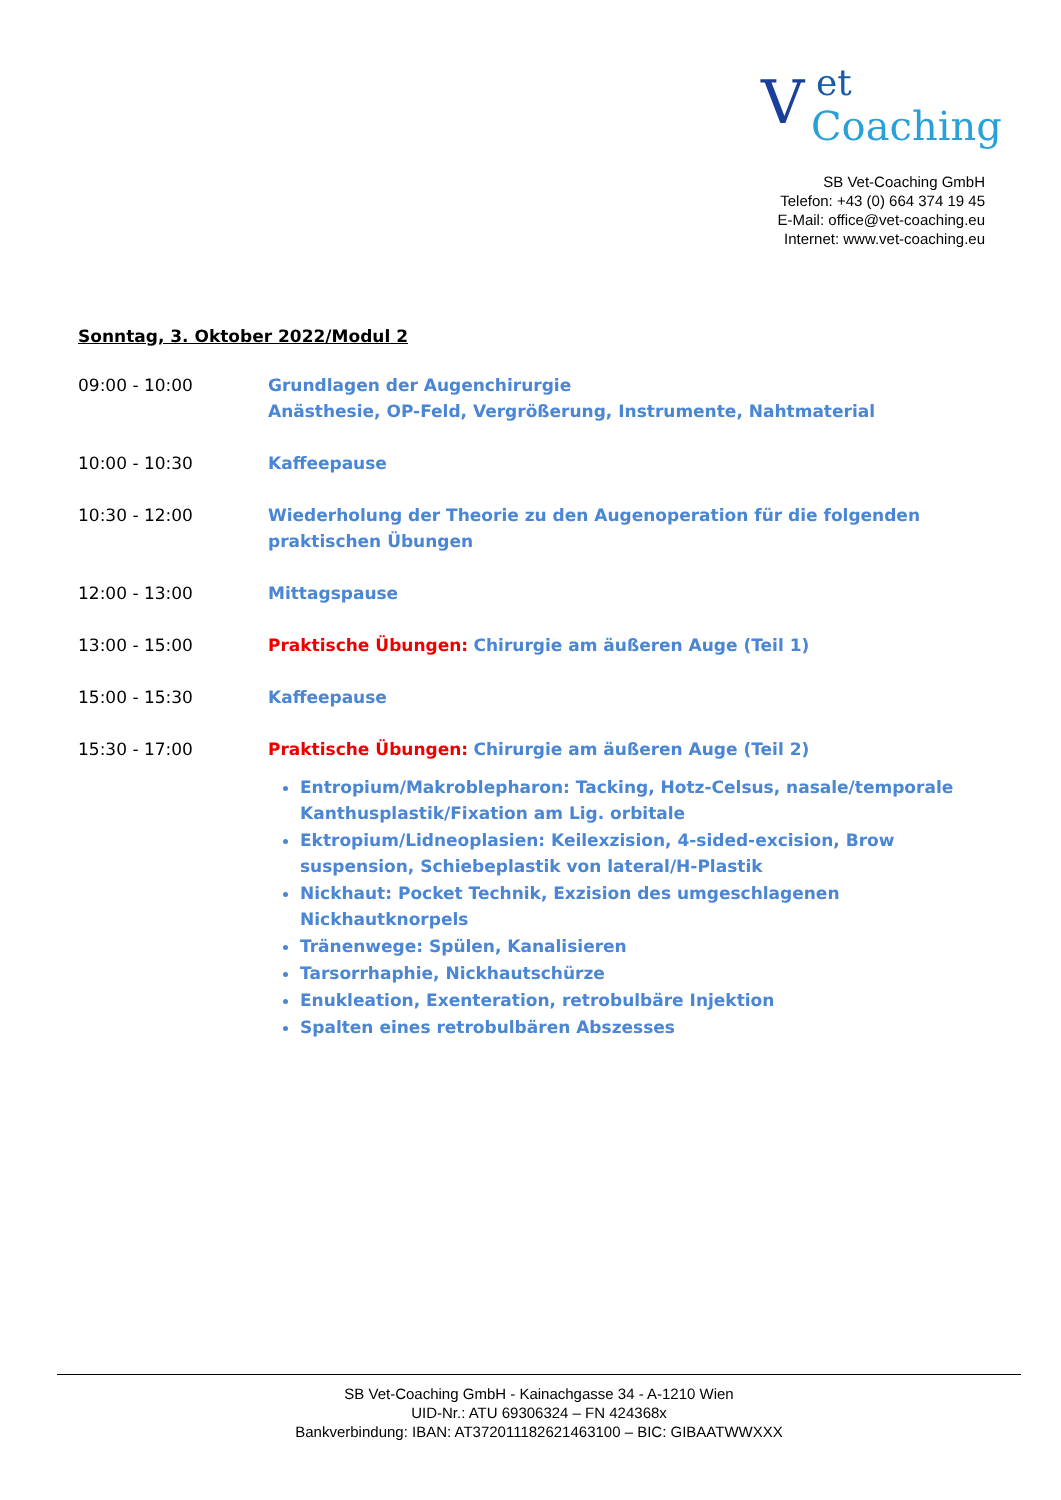Vet
Coaching
SB Vet-Coaching GmbH
Telefon: +43 (0) 664 374 19 45
E-Mail: office@vet-coaching.eu
Internet: www.vet-coaching.eu
Sonntag, 3. Oktober 2022/Modul 2
09:00 - 10:00 Grundlagen der Augenchirurgie
Anästhesie, OP-Feld, Vergrößerung, Instrumente, Nahtmaterial
10:00 - 10:30 Kaffeepause
10:30 - 12:00 Wiederholung der Theorie zu den Augenoperation für die folgenden praktischen Übungen
12:00 - 13:00 Mittagspause
13:00 - 15:00 Praktische Übungen: Chirurgie am äußeren Auge (Teil 1)
15:00 - 15:30 Kaffeepause
15:30 - 17:00 Praktische Übungen: Chirurgie am äußeren Auge (Teil 2)
Entropium/Makroblepharon: Tacking, Hotz-Celsus, nasale/temporale Kanthusplastik/Fixation am Lig. orbitale
Ektropium/Lidneoplasien: Keilexzision, 4-sided-excision, Brow suspension, Schiebeplastik von lateral/H-Plastik
Nickhaut: Pocket Technik, Exzision des umgeschlagenen Nickhautknorpels
Tränenwege: Spülen, Kanalisieren
Tarsorrhaphie, Nickhautschürze
Enukleation, Exenteration, retrobulbäre Injektion
Spalten eines retrobulbären Abszesses
SB Vet-Coaching GmbH - Kainachgasse 34 - A-1210 Wien
UID-Nr.: ATU 69306324 – FN 424368x
Bankverbindung: IBAN: AT372011182621463100 – BIC: GIBAATWWXXX